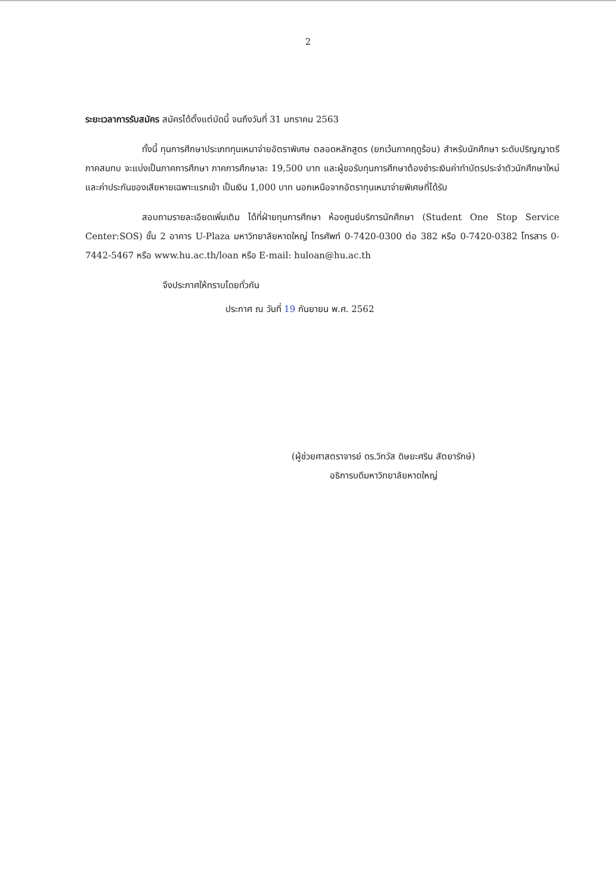2
ระยะเวลาการรับสมัคร สมัครได้ตั้งแต่บัดนี้ จนถึงวันที่ 31 มกราคม 2563
ทั้งนี้ ทุนการศึกษาประเภททุนเหมาจ่ายอัตราพิเศษ ตลอดหลักสูตร (ยกเว้นภาคฤดูร้อน) สำหรับนักศึกษา ระดับปริญญาตรี ภาคสมทบ จะแบ่งเป็นภาคการศึกษา ภาคการศึกษาละ 19,500 บาท และผู้ขอรับทุนการศึกษาต้องชำระเงินค่าทำบัตรประจำตัวนักศึกษาใหม่ และค่าประกันของเสียหายเฉพาะแรกเข้า เป็นเงิน 1,000 บาท นอกเหนือจากอัตราทุนเหมาจ่ายพิเศษที่ได้รับ
สอบถามรายละเอียดเพิ่มเติม ได้ที่ฝ่ายทุนการศึกษา ห้องศูนย์บริการนักศึกษา (Student One Stop Service Center:SOS) ชั้น 2 อาคาร U-Plaza มหาวิทยาลัยหาดใหญ่ โทรศัพท์ 0-7420-0300 ต่อ 382 หรือ 0-7420-0382 โทรสาร 0-7442-5467 หรือ www.hu.ac.th/loan หรือ E-mail: huloan@hu.ac.th
จึงประกาศให้ทราบโดยทั่วกัน
ประกาศ ณ วันที่ 19 กันยายน พ.ศ. 2562
(ผู้ช่วยศาสตราจารย์ ดร.วิทวัส ดิษยะศริน สัตยารักษ์)
อธิการบดีมหาวิทยาลัยหาดใหญ่